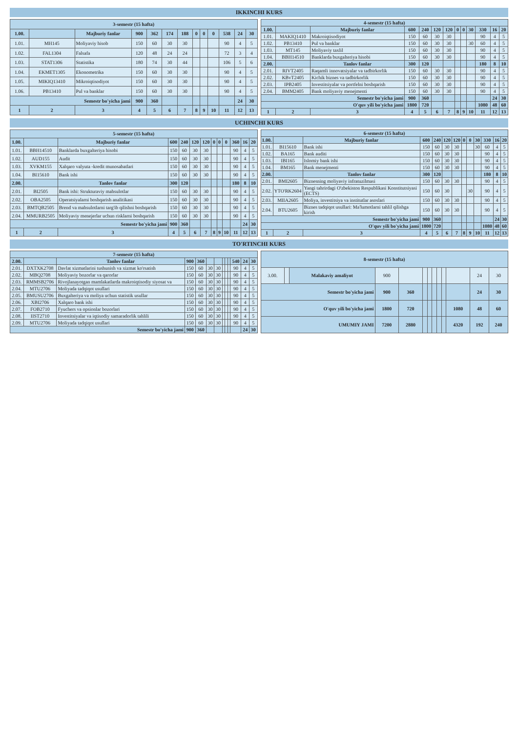IKKINCHI KURS
| 3-semestr (15 hafta) | | | | | | | | | | | | |
| --- | --- | --- | --- | --- | --- | --- | --- | --- | --- | --- | --- | --- |
| 1.00. | | Majburiy fanlar | 900 | 362 | 174 | 188 | 0 | 0 | 0 | 538 | 24 | 30 |
| 1.01. | MH145 | Moliyaviy hisob | 150 | 60 | 30 | 30 | | | | 90 | 4 | 5 |
| 1.02. | FAL1304 | Falsafa | 120 | 48 | 24 | 24 | | | | 72 | 3 | 4 |
| 1.03. | STAT1306 | Statistika | 180 | 74 | 30 | 44 | | | | 106 | 5 | 6 |
| 1.04. | EKMET1305 | Ekonometrika | 150 | 60 | 30 | 30 | | | | 90 | 4 | 5 |
| 1.05. | MIKIQ13410 | Mikroiqtisodiyot | 150 | 60 | 30 | 30 | | | | 90 | 4 | 5 |
| 1.06. | PB13410 | Pul va banklar | 150 | 60 | 30 | 30 | | | | 90 | 4 | 5 |
| Semestr bo'yicha jami | | | 900 | 360 | | | | | | | 24 | 30 |
| 1 | 2 | 3 | 4 | 5 | 6 | 7 | 8 | 9 | 10 | 11 | 12 | 13 |
| 4-semestr (15 hafta) | | | | | | | | | | | | |
| --- | --- | --- | --- | --- | --- | --- | --- | --- | --- | --- | --- | --- |
| 1.00. | | Majburiy fanlar | 600 | 240 | 120 | 120 | 0 | 0 | 30 | 330 | 16 | 20 |
| 1.01. | MAKIQ1410 | Makroiqtisodiyot | 150 | 60 | 30 | 30 | | | | 90 | 4 | 5 |
| 1.02. | PB13410 | Pul va banklar | 150 | 60 | 30 | 30 | | | 30 | 60 | 4 | 5 |
| 1.03. | MT145 | Moliyaviy taxlil | 150 | 60 | 30 | 30 | | | | 90 | 4 | 5 |
| 1.04. | BBH14510 | Banklarda buxgalteriya hisobi | 150 | 60 | 30 | 30 | | | | 90 | 4 | 5 |
| 2.00. | | Tanlov fanlar | 300 | 120 | | | | | | 180 | 8 | 10 |
| 2.01. | RIVT2405 | Raqamli innovatsiyalar va tadbirkorlik | 150 | 60 | 30 | 30 | | | | 90 | 4 | 5 |
| 2.02. | KBvT2405 | Kichik biznes va tadbirkorlik | 150 | 60 | 30 | 30 | | | | 90 | 4 | 5 |
| 2.03. | IPB2405 | Investitsiyalar va portfelni boshqarish | 150 | 60 | 30 | 30 | | | | 90 | 4 | 5 |
| 2.04. | BMM2405 | Bank moliyaviy menejmenti | 150 | 60 | 30 | 30 | | | | 90 | 4 | 5 |
| Semestr bo'yicha jami | | | 900 | 360 | | | | | | | 24 | 30 |
| O'quv yili bo'yicha jami | | | 1800 | 720 | | | | | | 1080 | 48 | 60 |
| 1 | 2 | 3 | 4 | 5 | 6 | 7 | 8 | 9 | 10 | 11 | 12 | 13 |
UCHINCHI KURS
| 5-semestr (15 hafta) | | | | | | | | | | | | |
| --- | --- | --- | --- | --- | --- | --- | --- | --- | --- | --- | --- | --- |
| 1.00. | | Majburiy fanlar | 600 | 240 | 120 | 120 | 0 | 0 | 0 | 360 | 16 | 20 |
| 1.01. | BBH14510 | Banklarda buxgalteriya hisobi | 150 | 60 | 30 | 30 | | | | 90 | 4 | 5 |
| 1.02. | AUD155 | Audit | 150 | 60 | 30 | 30 | | | | 90 | 4 | 5 |
| 1.03. | XVKM155 | Xalqaro valyuta -kredit munosabatlari | 150 | 60 | 30 | 30 | | | | 90 | 4 | 5 |
| 1.04. | BI15610 | Bank ishi | 150 | 60 | 30 | 30 | | | | 90 | 4 | 5 |
| 2.00. | | Tanlov fanlar | 300 | 120 | | | | | | 180 | 8 | 10 |
| 2.01. | BI2505 | Bank ishi: Strukturaviy mahsulotlar | 150 | 60 | 30 | 30 | | | | 90 | 4 | 5 |
| 2.02. | OBA2505 | Operatsiyalarni boshqarish analitikasi | 150 | 60 | 30 | 30 | | | | 90 | 4 | 5 |
| 2.03. | BMTQB2505 | Brend va mahsulotlarni targ'ib qilishni boshqarish | 150 | 60 | 30 | 30 | | | | 90 | 4 | 5 |
| 2.04. | MMURB2505 | Moliyaviy menejerlar uchun risklarni boshqarish | 150 | 60 | 30 | 30 | | | | 90 | 4 | 5 |
| Semestr bo'yicha jami | | | 900 | 360 | | | | | | | 24 | 30 |
| 1 | 2 | 3 | 4 | 5 | 6 | 7 | 8 | 9 | 10 | 11 | 12 | 13 |
| 6-semestr (15 hafta) | | | | | | | | | | | | |
| --- | --- | --- | --- | --- | --- | --- | --- | --- | --- | --- | --- | --- |
| 1.00. | | Majburiy fanlar | 600 | 240 | 120 | 120 | 0 | 0 | 30 | 330 | 16 | 20 |
| 1.01. | BI15610 | Bank ishi | 150 | 60 | 30 | 30 | | | 30 | 60 | 4 | 5 |
| 1.02. | BA165 | Bank auditi | 150 | 60 | 30 | 30 | | | | 90 | 4 | 5 |
| 1.03. | IBI165 | Islomiy bank ishi | 150 | 60 | 30 | 30 | | | | 90 | 4 | 5 |
| 1.04. | BM165 | Bank menejmenti | 150 | 60 | 30 | 30 | | | | 90 | 4 | 5 |
| 2.00. | | Tanlov fanlar | 300 | 120 | | | | | | 180 | 8 | 10 |
| 2.01. | BMI2605 | Biznesning moliyaviy infratuzilmasi | 150 | 60 | 30 | 30 | | | | 90 | 4 | 5 |
| 2.02. | YTO'RK2604 | Yangi tahrirdagi O'zbekiston Respublikasi Konstitutsiyasi (ECTS) | 150 | 60 | 30 | | | 30 | | 90 | 4 | 5 |
| 2.03. | MIIA2605 | Moliya, investitsiya va institutlar asoslari | 150 | 60 | 30 | 30 | | | | 90 | 4 | 5 |
| 2.04. | BTU2605 | Biznes tadqiqot usullari: Ma'lumotlarni tahlil qilishga kirish | 150 | 60 | 30 | 30 | | | | 90 | 4 | 5 |
| Semestr bo'yicha jami | | | 900 | 360 | | | | | | | 24 | 30 |
| O'quv yili bo'yicha jami | | | 1800 | 720 | | | | | | 1080 | 48 | 60 |
| 1 | 2 | 3 | 4 | 5 | 6 | 7 | 8 | 9 | 10 | 11 | 12 | 13 |
TO'RTINCHI KURS
| 7-semestr (15 hafta) | | | | | | | | | | | | |
| --- | --- | --- | --- | --- | --- | --- | --- | --- | --- | --- | --- | --- |
| 2.00. | | Tanlov fanlar | 900 | 360 | | | | | | 540 | 24 | 30 |
| 2.01. | DXTXK2708 | Davlat xizmatlarini tushunish va xizmat ko'rsatish | 150 | 60 | 30 | 30 | | | | 90 | 4 | 5 |
| 2.02. | MBQ2708 | Moliyaviy bozorlar va qarorlar | 150 | 60 | 30 | 30 | | | | 90 | 4 | 5 |
| 2.03. | RMMSB2706 | Rivojlanayotgan mamlakatlarda makroiqtisodiy siyosat va | 150 | 60 | 30 | 30 | | | | 90 | 4 | 5 |
| 2.04. | MTU2706 | Moliyada tadqiqot usullari | 150 | 60 | 30 | 30 | | | | 90 | 4 | 5 |
| 2.05. | BMUSU2706 | Buxgalteriya va moliya uchun statistik usullar | 150 | 60 | 30 | 30 | | | | 90 | 4 | 5 |
| 2.06. | XBI2706 | Xalqaro bank ishi | 150 | 60 | 30 | 30 | | | | 90 | 4 | 5 |
| 2.07. | FOB2710 | Fyuchers va opsionlar bozorlari | 150 | 60 | 30 | 30 | | | | 90 | 4 | 5 |
| 2.08. | IIST2710 | Investitsiyalar va iqtisodiy samaradorlik tahlili | 150 | 60 | 30 | 30 | | | | 90 | 4 | 5 |
| 2.09. | MTU2706 | Moliyada tadqiqot usullari | 150 | 60 | 30 | 30 | | | | 90 | 4 | 5 |
| Semestr bo'yicha jami | | | 900 | 360 | | | | | | | 24 | 30 |
| 8-semestr (15 hafta) | | | | | | | | | | | | |
| --- | --- | --- | --- | --- | --- | --- | --- | --- | --- | --- | --- | --- |
| 3.00. | | Malakaviy amaliyot | 900 | | | | | | | | 24 | 30 |
| Semestr bo'yicha jami | | | 900 | 360 | | | | | | | 24 | 30 |
| O'quv yili bo'yicha jami | | | 1800 | 720 | | | | | | 1080 | 48 | 60 |
| UMUMIY JAMI | | | 7200 | 2880 | | | | | | 4320 | 192 | 240 |